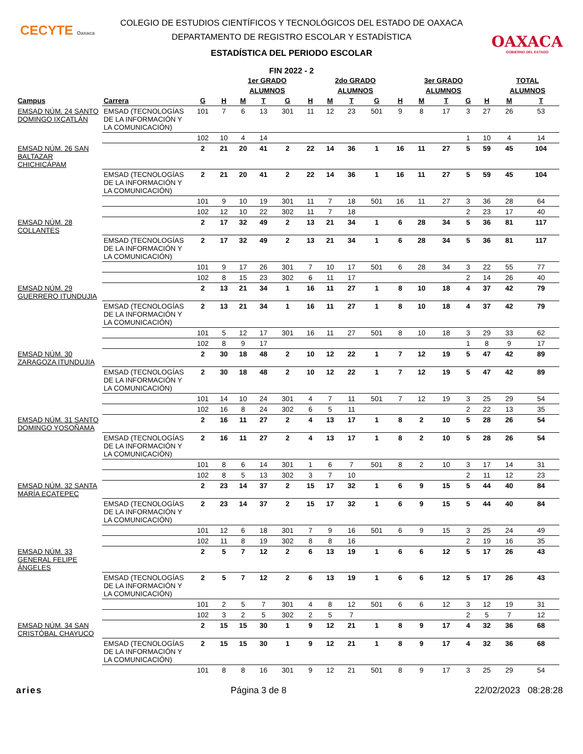CECYTE Oaxaca
OAXACA
GOBIERNO DEL ESTADO
COLEGIO DE ESTUDIOS CIENTÍFICOS Y TECNOLÓGICOS DEL ESTADO DE OAXACA
DEPARTAMENTO DE REGISTRO ESCOLAR Y ESTADÍSTICA
ESTADÍSTICA DEL PERIODO ESCOLAR
FIN 2022 - 2
| | | | | 1er GRADO | | | | 2do GRADO | | | | 3er GRADO | | | | TOTAL | |
| --- | --- | --- | --- | --- | --- | --- | --- | --- | --- | --- | --- | --- | --- | --- | --- | --- | --- |
| | | | | ALUMNOS | | | | ALUMNOS | | | | ALUMNOS | | | | ALUMNOS | |
| Campus | Carrera | G | H | M | T | G | H | M | T | G | H | M | T | G | H | M | T |
| EMSAD NÚM. 24 SANTO DOMINGO IXCATLÁN | EMSAD (TECNOLOGÍAS DE LA INFORMACIÓN Y LA COMUNICACIÓN) | 101 | 7 | 6 | 13 | 301 | 11 | 12 | 23 | 501 | 9 | 8 | 17 | 3 | 27 | 26 | 53 |
| | | 102 | 10 | 4 | 14 | | | | | | | | | 1 | 10 | 4 | 14 |
| EMSAD NÚM. 26 SAN BALTAZAR CHICHICÁPAM | | 2 | 21 | 20 | 41 | 2 | 22 | 14 | 36 | 1 | 16 | 11 | 27 | 5 | 59 | 45 | 104 |
| | EMSAD (TECNOLOGÍAS DE LA INFORMACIÓN Y LA COMUNICACIÓN) | 2 | 21 | 20 | 41 | 2 | 22 | 14 | 36 | 1 | 16 | 11 | 27 | 5 | 59 | 45 | 104 |
| | | 101 | 9 | 10 | 19 | 301 | 11 | 7 | 18 | 501 | 16 | 11 | 27 | 3 | 36 | 28 | 64 |
| | | 102 | 12 | 10 | 22 | 302 | 11 | 7 | 18 | | | | | 2 | 23 | 17 | 40 |
| EMSAD NÚM. 28 COLLANTES | | 2 | 17 | 32 | 49 | 2 | 13 | 21 | 34 | 1 | 6 | 28 | 34 | 5 | 36 | 81 | 117 |
| | EMSAD (TECNOLOGÍAS DE LA INFORMACIÓN Y LA COMUNICACIÓN) | 2 | 17 | 32 | 49 | 2 | 13 | 21 | 34 | 1 | 6 | 28 | 34 | 5 | 36 | 81 | 117 |
| | | 101 | 9 | 17 | 26 | 301 | 7 | 10 | 17 | 501 | 6 | 28 | 34 | 3 | 22 | 55 | 77 |
| | | 102 | 8 | 15 | 23 | 302 | 6 | 11 | 17 | | | | | 2 | 14 | 26 | 40 |
| EMSAD NÚM. 29 GUERRERO ITUNDUJIA | | 2 | 13 | 21 | 34 | 1 | 16 | 11 | 27 | 1 | 8 | 10 | 18 | 4 | 37 | 42 | 79 |
| | EMSAD (TECNOLOGÍAS DE LA INFORMACIÓN Y LA COMUNICACIÓN) | 2 | 13 | 21 | 34 | 1 | 16 | 11 | 27 | 1 | 8 | 10 | 18 | 4 | 37 | 42 | 79 |
| | | 101 | 5 | 12 | 17 | 301 | 16 | 11 | 27 | 501 | 8 | 10 | 18 | 3 | 29 | 33 | 62 |
| | | 102 | 8 | 9 | 17 | | | | | | | | | 1 | 8 | 9 | 17 |
| EMSAD NÚM. 30 ZARAGOZA ITUNDUJIA | | 2 | 30 | 18 | 48 | 2 | 10 | 12 | 22 | 1 | 7 | 12 | 19 | 5 | 47 | 42 | 89 |
| | EMSAD (TECNOLOGÍAS DE LA INFORMACIÓN Y LA COMUNICACIÓN) | 2 | 30 | 18 | 48 | 2 | 10 | 12 | 22 | 1 | 7 | 12 | 19 | 5 | 47 | 42 | 89 |
| | | 101 | 14 | 10 | 24 | 301 | 4 | 7 | 11 | 501 | 7 | 12 | 19 | 3 | 25 | 29 | 54 |
| | | 102 | 16 | 8 | 24 | 302 | 6 | 5 | 11 | | | | | 2 | 22 | 13 | 35 |
| EMSAD NÚM. 31 SANTO DOMINGO YOSOÑAMA | | 2 | 16 | 11 | 27 | 2 | 4 | 13 | 17 | 1 | 8 | 2 | 10 | 5 | 28 | 26 | 54 |
| | EMSAD (TECNOLOGÍAS DE LA INFORMACIÓN Y LA COMUNICACIÓN) | 2 | 16 | 11 | 27 | 2 | 4 | 13 | 17 | 1 | 8 | 2 | 10 | 5 | 28 | 26 | 54 |
| | | 101 | 8 | 6 | 14 | 301 | 1 | 6 | 7 | 501 | 8 | 2 | 10 | 3 | 17 | 14 | 31 |
| | | 102 | 8 | 5 | 13 | 302 | 3 | 7 | 10 | | | | | 2 | 11 | 12 | 23 |
| EMSAD NÚM. 32 SANTA MARÍA ECATEPEC | | 2 | 23 | 14 | 37 | 2 | 15 | 17 | 32 | 1 | 6 | 9 | 15 | 5 | 44 | 40 | 84 |
| | EMSAD (TECNOLOGÍAS DE LA INFORMACIÓN Y LA COMUNICACIÓN) | 2 | 23 | 14 | 37 | 2 | 15 | 17 | 32 | 1 | 6 | 9 | 15 | 5 | 44 | 40 | 84 |
| | | 101 | 12 | 6 | 18 | 301 | 7 | 9 | 16 | 501 | 6 | 9 | 15 | 3 | 25 | 24 | 49 |
| | | 102 | 11 | 8 | 19 | 302 | 8 | 8 | 16 | | | | | 2 | 19 | 16 | 35 |
| EMSAD NÚM. 33 GENERAL FELIPE ÁNGELES | | 2 | 5 | 7 | 12 | 2 | 6 | 13 | 19 | 1 | 6 | 6 | 12 | 5 | 17 | 26 | 43 |
| | EMSAD (TECNOLOGÍAS DE LA INFORMACIÓN Y LA COMUNICACIÓN) | 2 | 5 | 7 | 12 | 2 | 6 | 13 | 19 | 1 | 6 | 6 | 12 | 5 | 17 | 26 | 43 |
| | | 101 | 2 | 5 | 7 | 301 | 4 | 8 | 12 | 501 | 6 | 6 | 12 | 3 | 12 | 19 | 31 |
| | | 102 | 3 | 2 | 5 | 302 | 2 | 5 | 7 | | | | | 2 | 5 | 7 | 12 |
| EMSAD NÚM. 34 SAN CRISTÓBAL CHAYUCO | | 2 | 15 | 15 | 30 | 1 | 9 | 12 | 21 | 1 | 8 | 9 | 17 | 4 | 32 | 36 | 68 |
| | EMSAD (TECNOLOGÍAS DE LA INFORMACIÓN Y LA COMUNICACIÓN) | 2 | 15 | 15 | 30 | 1 | 9 | 12 | 21 | 1 | 8 | 9 | 17 | 4 | 32 | 36 | 68 |
| | | 101 | 8 | 8 | 16 | 301 | 9 | 12 | 21 | 501 | 8 | 9 | 17 | 3 | 25 | 29 | 54 |
aries Página 3 de 8 22/02/2023 08:28:28